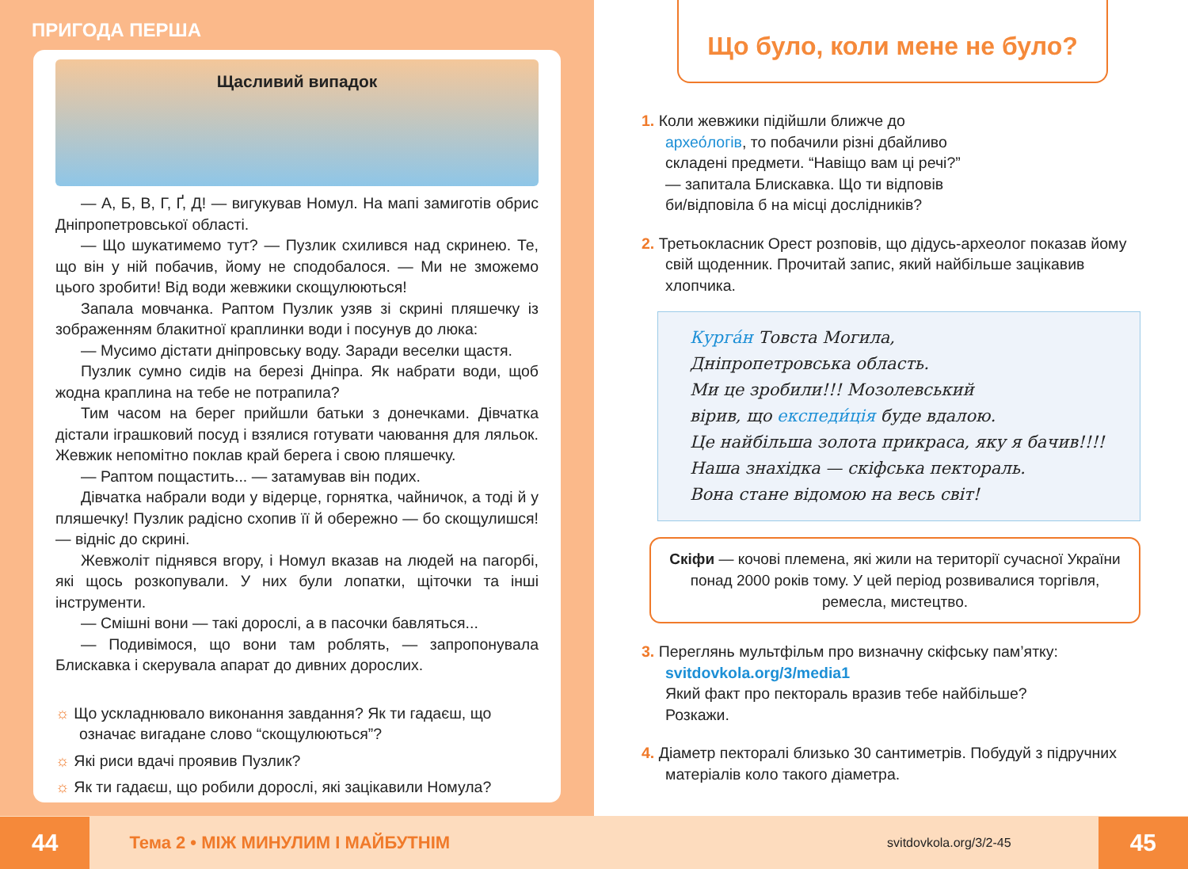ПРИГОДА ПЕРША
Щасливий випадок
— А, Б, В, Г, Ґ, Д! — вигукував Номул. На мапі замиготів обрис Дніпропетровської області.
— Що шукатимемо тут? — Пузлик схилився над скринею. Те, що він у ній побачив, йому не сподобалося. — Ми не зможемо цього зробити! Від води жевжики скощулюються!
Запала мовчанка. Раптом Пузлик узяв зі скрині пляшечку із зображенням блакитної краплинки води і посунув до люка:
— Мусимо дістати дніпровську воду. Заради веселки щастя.
Пузлик сумно сидів на березі Дніпра. Як набрати води, щоб жодна краплина на тебе не потрапила?
Тим часом на берег прийшли батьки з донечками. Дівчатка дістали іграшковий посуд і взялися готувати чаювання для ляльок. Жевжик непомітно поклав край берега і свою пляшечку.
— Раптом пощастить... — затамував він подих.
Дівчатка набрали води у відерце, горнятка, чайничок, а тоді й у пляшечку! Пузлик радісно схопив її й обережно — бо скощулишся! — відніс до скрині.
Жевжоліт піднявся вгору, і Номул вказав на людей на пагорбі, які щось розкопували. У них були лопатки, щіточки та інші інструменти.
— Смішні вони — такі дорослі, а в пасочки бавляться...
— Подивімося, що вони там роблять, — запропонувала Блискавка і скерувала апарат до дивних дорослих.
☼ Що ускладнювало виконання завдання? Як ти гадаєш, що означає вигадане слово “скощулюються”?
☼ Які риси вдачі проявив Пузлик?
☼ Як ти гадаєш, що робили дорослі, які зацікавили Номула?
Що було, коли мене не було?
1. Коли жевжики підійшли ближче до архео́логів, то побачили різні дбайливо складені предмети. “Навіщо вам ці речі?” — запитала Блискавка. Що ти відповів би/відповіла б на місці дослідників?
2. Третьокласник Орест розповів, що дідусь-археолог показав йому свій щоденник. Прочитай запис, який найбільше зацікавив хлопчика.
Курга́н Товста Могила,
Дніпропетровська область.
Ми це зробили!!! Мозолевський
вірив, що експеди́ція буде вдалою.
Це найбільша золота прикраса, яку я бачив!!!!
Наша знахідка — скіфська пектораль.
Вона стане відомою на весь світ!
Скіфи — кочові племена, які жили на території сучасної України понад 2000 років тому. У цей період розвивалися торгівля, ремесла, мистецтво.
3. Переглянь мультфільм про визначну скіфську пам’ятку: svitdovkola.org/3/media1
Який факт про пектораль вразив тебе найбільше? Розкажи.
4. Діаметр пекторалі близько 30 сантиметрів. Побудуй з підручних матеріалів коло такого діаметра.
44 Тема 2 • МІЖ МИНУЛИМ І МАЙБУТНІМ svitdovkola.org/3/2-45 45